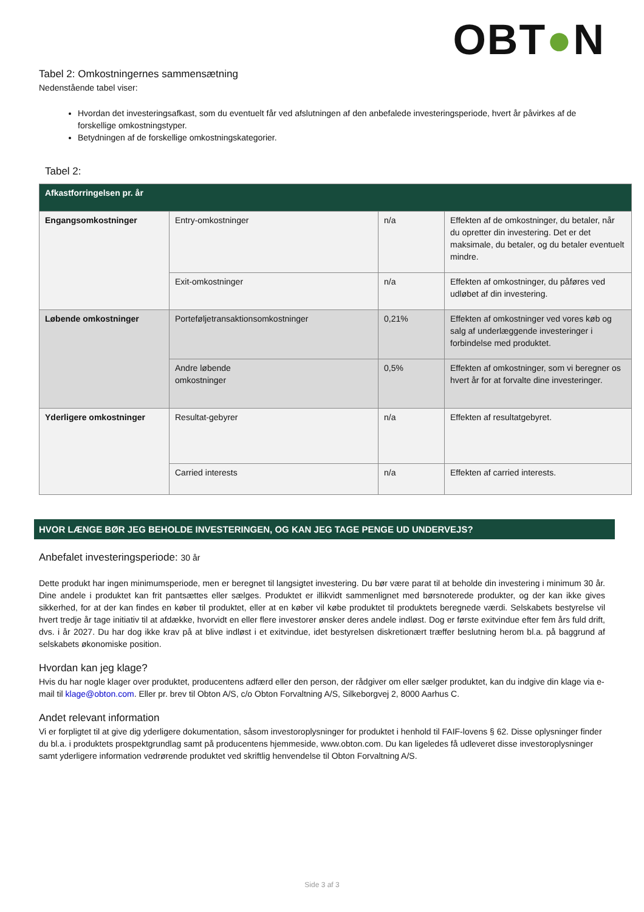OBT●N
Tabel 2: Omkostningernes sammensætning
Nedenstående tabel viser:
Hvordan det investeringsafkast, som du eventuelt får ved afslutningen af den anbefalede investeringsperiode, hvert år påvirkes af de forskellige omkostningstyper.
Betydningen af de forskellige omkostningskategorier.
Tabel 2:
| Afkastforringelsen pr. år | | | |
| --- | --- | --- | --- |
| Engangsomkostninger | Entry-omkostninger | n/a | Effekten af de omkostninger, du betaler, når du opretter din investering. Det er det maksimale, du betaler, og du betaler eventuelt mindre. |
| | Exit-omkostninger | n/a | Effekten af omkostninger, du påføres ved udløbet af din investering. |
| Løbende omkostninger | Porteføljetransaktionsomkostninger | 0,21% | Effekten af omkostninger ved vores køb og salg af underlæggende investeringer i forbindelse med produktet. |
| | Andre løbende omkostninger | 0,5% | Effekten af omkostninger, som vi beregner os hvert år for at forvalte dine investeringer. |
| Yderligere omkostninger | Resultat-gebyrer | n/a | Effekten af resultatgebyret. |
| | Carried interests | n/a | Effekten af carried interests. |
HVOR LÆNGE BØR JEG BEHOLDE INVESTERINGEN, OG KAN JEG TAGE PENGE UD UNDERVEJS?
Anbefalet investeringsperiode: 30 år
Dette produkt har ingen minimumsperiode, men er beregnet til langsigtet investering. Du bør være parat til at beholde din investering i minimum 30 år. Dine andele i produktet kan frit pantsættes eller sælges. Produktet er illikvidt sammenlignet med børsnoterede produkter, og der kan ikke gives sikkerhed, for at der kan findes en køber til produktet, eller at en køber vil købe produktet til produktets beregnede værdi. Selskabets bestyrelse vil hvert tredje år tage initiativ til at afdække, hvorvidt en eller flere investorer ønsker deres andele indløst. Dog er første exitvindue efter fem års fuld drift, dvs. i år 2027. Du har dog ikke krav på at blive indløst i et exitvindue, idet bestyrelsen diskretionært træffer beslutning herom bl.a. på baggrund af selskabets økonomiske position.
Hvordan kan jeg klage?
Hvis du har nogle klager over produktet, producentens adfærd eller den person, der rådgiver om eller sælger produktet, kan du indgive din klage via e-mail til klage@obton.com. Eller pr. brev til Obton A/S, c/o Obton Forvaltning A/S, Silkeborgvej 2, 8000 Aarhus C.
Andet relevant information
Vi er forpligtet til at give dig yderligere dokumentation, såsom investoroplysninger for produktet i henhold til FAIF-lovens § 62. Disse oplysninger finder du bl.a. i produktets prospektgrundlag samt på producentens hjemmeside, www.obton.com. Du kan ligeledes få udleveret disse investoroplysninger samt yderligere information vedrørende produktet ved skriftlig henvendelse til Obton Forvaltning A/S.
Side 3 af 3